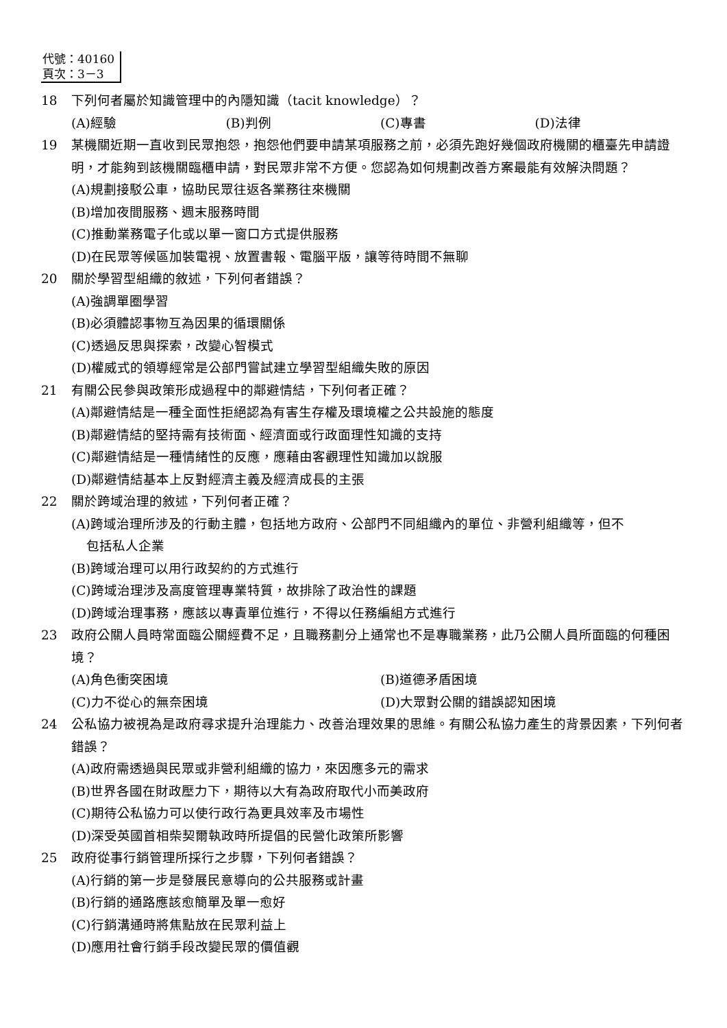代號：40160
頁次：3－3
18 下列何者屬於知識管理中的內隱知識（tacit knowledge）？
(A)經驗 (B)判例 (C)專書 (D)法律
19 某機關近期一直收到民眾抱怨，抱怨他們要申請某項服務之前，必須先跑好幾個政府機關的櫃臺先申請證明，才能夠到該機關臨櫃申請，對民眾非常不方便。您認為如何規劃改善方案最能有效解決問題？
(A)規劃接駁公車，協助民眾往返各業務往來機關
(B)增加夜間服務、週末服務時間
(C)推動業務電子化或以單一窗口方式提供服務
(D)在民眾等候區加裝電視、放置書報、電腦平版，讓等待時間不無聊
20 關於學習型組織的敘述，下列何者錯誤？
(A)強調單圈學習
(B)必須體認事物互為因果的循環關係
(C)透過反思與探索，改變心智模式
(D)權威式的領導經常是公部門嘗試建立學習型組織失敗的原因
21 有關公民參與政策形成過程中的鄰避情結，下列何者正確？
(A)鄰避情結是一種全面性拒絕認為有害生存權及環境權之公共設施的態度
(B)鄰避情結的堅持需有技術面、經濟面或行政面理性知識的支持
(C)鄰避情結是一種情緒性的反應，應藉由客觀理性知識加以說服
(D)鄰避情結基本上反對經濟主義及經濟成長的主張
22 關於跨域治理的敘述，下列何者正確？
(A)跨域治理所涉及的行動主體，包括地方政府、公部門不同組織內的單位、非營利組織等，但不
包括私人企業
(B)跨域治理可以用行政契約的方式進行
(C)跨域治理涉及高度管理專業特質，故排除了政治性的課題
(D)跨域治理事務，應該以專責單位進行，不得以任務編組方式進行
23 政府公關人員時常面臨公關經費不足，且職務劃分上通常也不是專職業務，此乃公關人員所面臨的何種困境？
(A)角色衝突困境 (B)道德矛盾困境
(C)力不從心的無奈困境 (D)大眾對公關的錯誤認知困境
24 公私協力被視為是政府尋求提升治理能力、改善治理效果的思維。有關公私協力產生的背景因素，下列何者錯誤？
(A)政府需透過與民眾或非營利組織的協力，來因應多元的需求
(B)世界各國在財政壓力下，期待以大有為政府取代小而美政府
(C)期待公私協力可以使行政行為更具效率及市場性
(D)深受英國首相柴契爾執政時所提倡的民營化政策所影響
25 政府從事行銷管理所採行之步驟，下列何者錯誤？
(A)行銷的第一步是發展民意導向的公共服務或計畫
(B)行銷的通路應該愈簡單及單一愈好
(C)行銷溝通時將焦點放在民眾利益上
(D)應用社會行銷手段改變民眾的價值觀